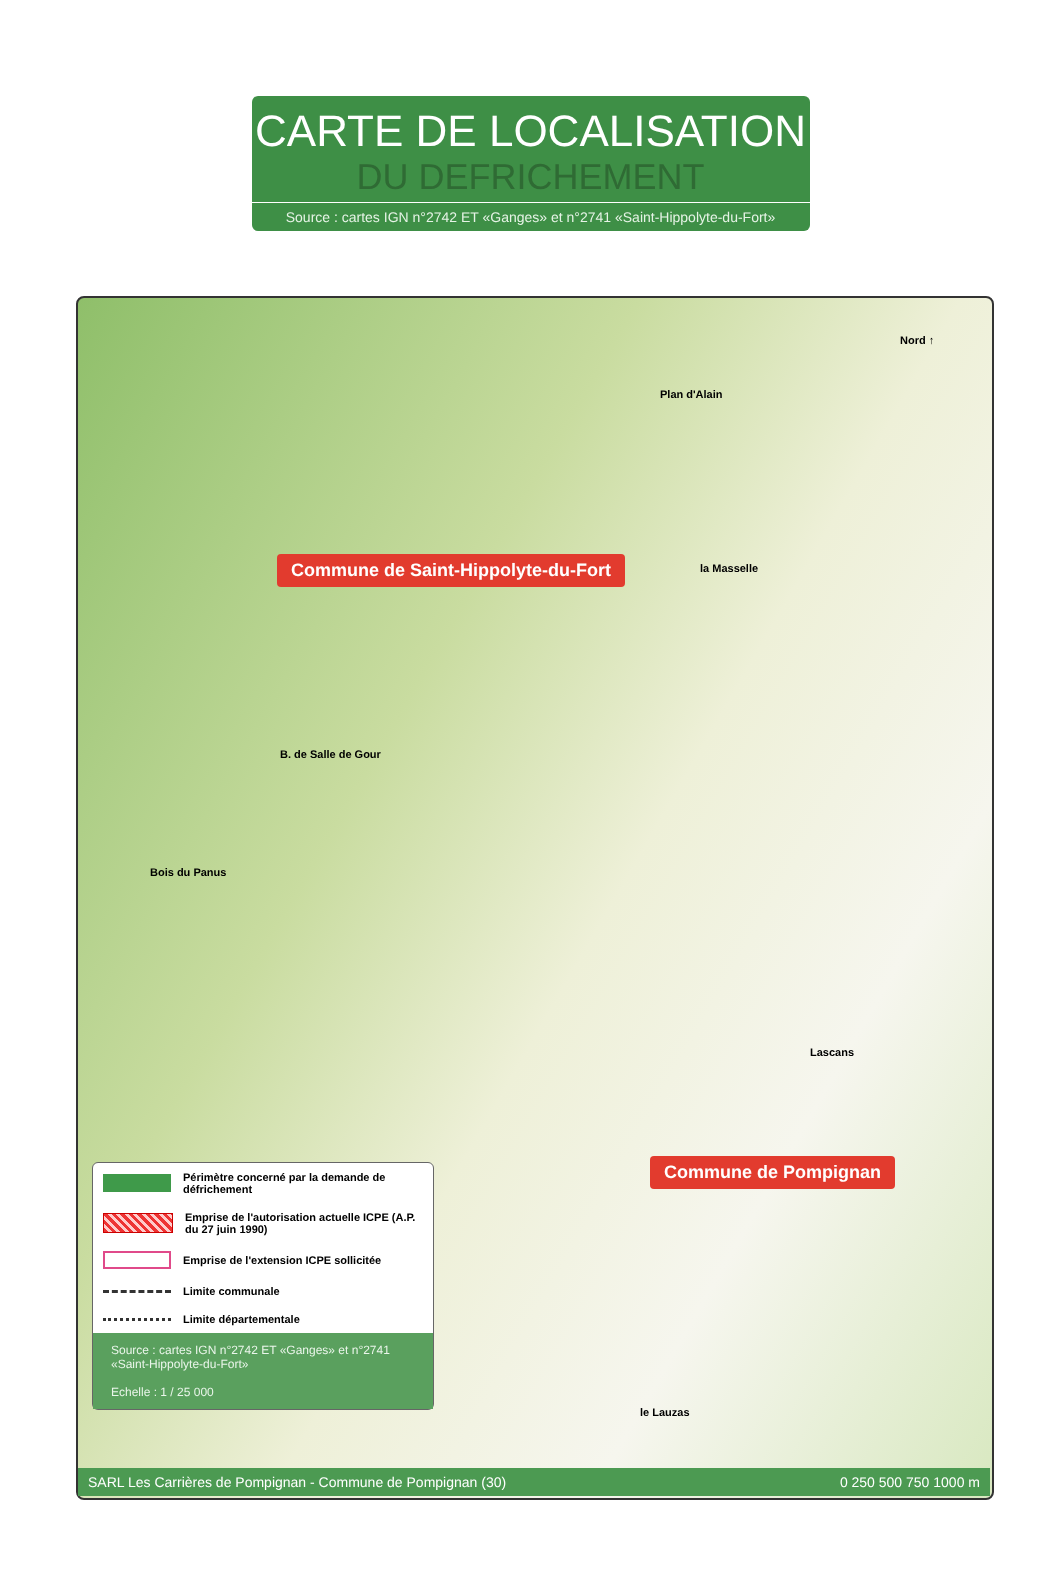CARTE DE LOCALISATION
DU DEFRICHEMENT
Source : cartes IGN n°2742 ET «Ganges» et n°2741 «Saint-Hippolyte-du-Fort»
Nord ↑
Commune de Saint-Hippolyte-du-Fort
Commune de Pompignan
Plan d'Alain
la Masselle
B. de Salle de Gour
Bois du Panus
Lascans
le Lauzas
Périmètre concerné par la demande de défrichement
Emprise de l'autorisation actuelle ICPE (A.P. du 27 juin 1990)
Emprise de l'extension ICPE sollicitée
Limite communale
Limite départementale
Source : cartes IGN n°2742 ET «Ganges» et n°2741 «Saint-Hippolyte-du-Fort»
Echelle : 1 / 25 000
SARL Les Carrières de Pompignan - Commune de Pompignan (30) 0 250 500 750 1000 m